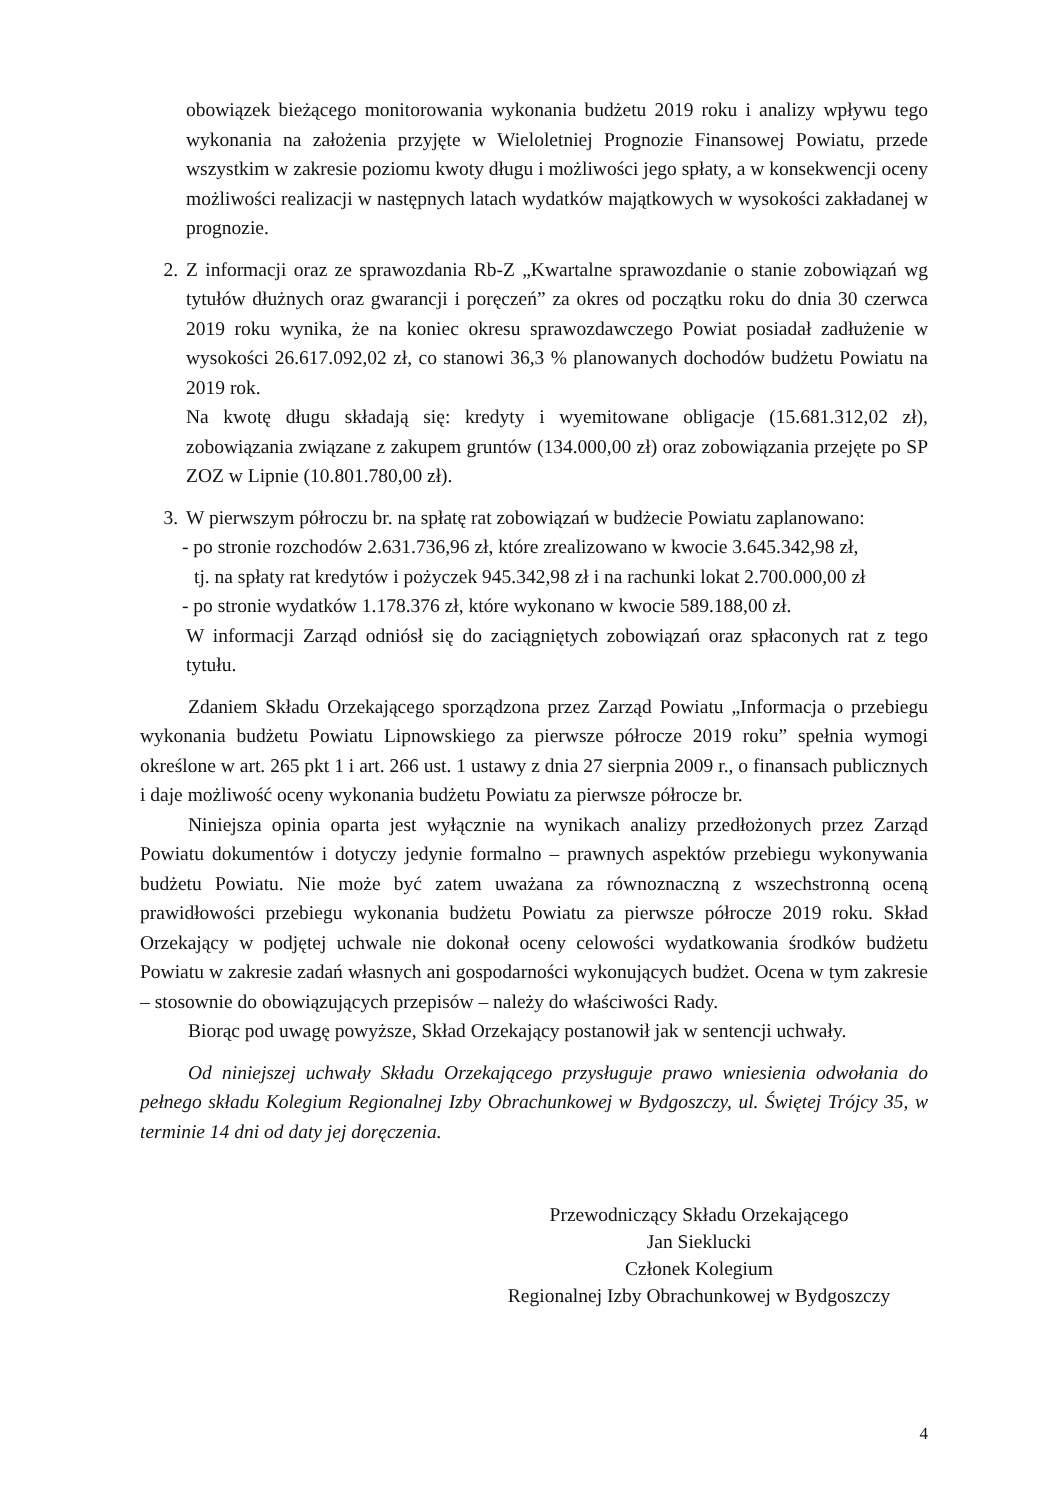obowiązek bieżącego monitorowania wykonania budżetu 2019 roku i analizy wpływu tego wykonania na założenia przyjęte w Wieloletniej Prognozie Finansowej Powiatu, przede wszystkim w zakresie poziomu kwoty długu i możliwości jego spłaty, a w konsekwencji oceny możliwości realizacji w następnych latach wydatków majątkowych w wysokości zakładanej w prognozie.
2. Z informacji oraz ze sprawozdania Rb-Z „Kwartalne sprawozdanie o stanie zobowiązań wg tytułów dłużnych oraz gwarancji i poręczeń” za okres od początku roku do dnia 30 czerwca 2019 roku wynika, że na koniec okresu sprawozdawczego Powiat posiadał zadłużenie w wysokości 26.617.092,02 zł, co stanowi 36,3 % planowanych dochodów budżetu Powiatu na 2019 rok.
Na kwotę długu składają się: kredyty i wyemitowane obligacje (15.681.312,02 zł), zobowiązania związane z zakupem gruntów (134.000,00 zł) oraz zobowiązania przejęte po SP ZOZ w Lipnie (10.801.780,00 zł).
3. W pierwszym półroczu br. na spłatę rat zobowiązań w budżecie Powiatu zaplanowano:
- po stronie rozchodów 2.631.736,96 zł, które zrealizowano w kwocie 3.645.342,98 zł,
tj. na spłaty rat kredytów i pożyczek 945.342,98 zł i na rachunki lokat 2.700.000,00 zł
- po stronie wydatków 1.178.376 zł, które wykonano w kwocie 589.188,00 zł.
W informacji Zarząd odniósł się do zaciągniętych zobowiązań oraz spłaconych rat z tego tytułu.
Zdaniem Składu Orzekającego sporządzona przez Zarząd Powiatu „Informacja o przebiegu wykonania budżetu Powiatu Lipnowskiego za pierwsze półrocze 2019 roku” spełnia wymogi określone w art. 265 pkt 1 i art. 266 ust. 1 ustawy z dnia 27 sierpnia 2009 r., o finansach publicznych i daje możliwość oceny wykonania budżetu Powiatu za pierwsze półrocze br.
Niniejsza opinia oparta jest wyłącznie na wynikach analizy przedłożonych przez Zarząd Powiatu dokumentów i dotyczy jedynie formalno – prawnych aspektów przebiegu wykonywania budżetu Powiatu. Nie może być zatem uważana za równoznaczną z wszechstronną oceną prawidłowości przebiegu wykonania budżetu Powiatu za pierwsze półrocze 2019 roku. Skład Orzekający w podjętej uchwale nie dokonał oceny celowości wydatkowania środków budżetu Powiatu w zakresie zadań własnych ani gospodarności wykonujących budżet. Ocena w tym zakresie – stosownie do obowiązujących przepisów – należy do właściwości Rady.
Biorąc pod uwagę powyższe, Skład Orzekający postanowił jak w sentencji uchwały.
Od niniejszej uchwały Składu Orzekającego przysługuje prawo wniesienia odwołania do pełnego składu Kolegium Regionalnej Izby Obrachunkowej w Bydgoszczy, ul. Świętej Trójcy 35, w terminie 14 dni od daty jej doręczenia.
Przewodniczący Składu Orzekającego
Jan Sieklucki
Członek Kolegium
Regionalnej Izby Obrachunkowej w Bydgoszczy
4